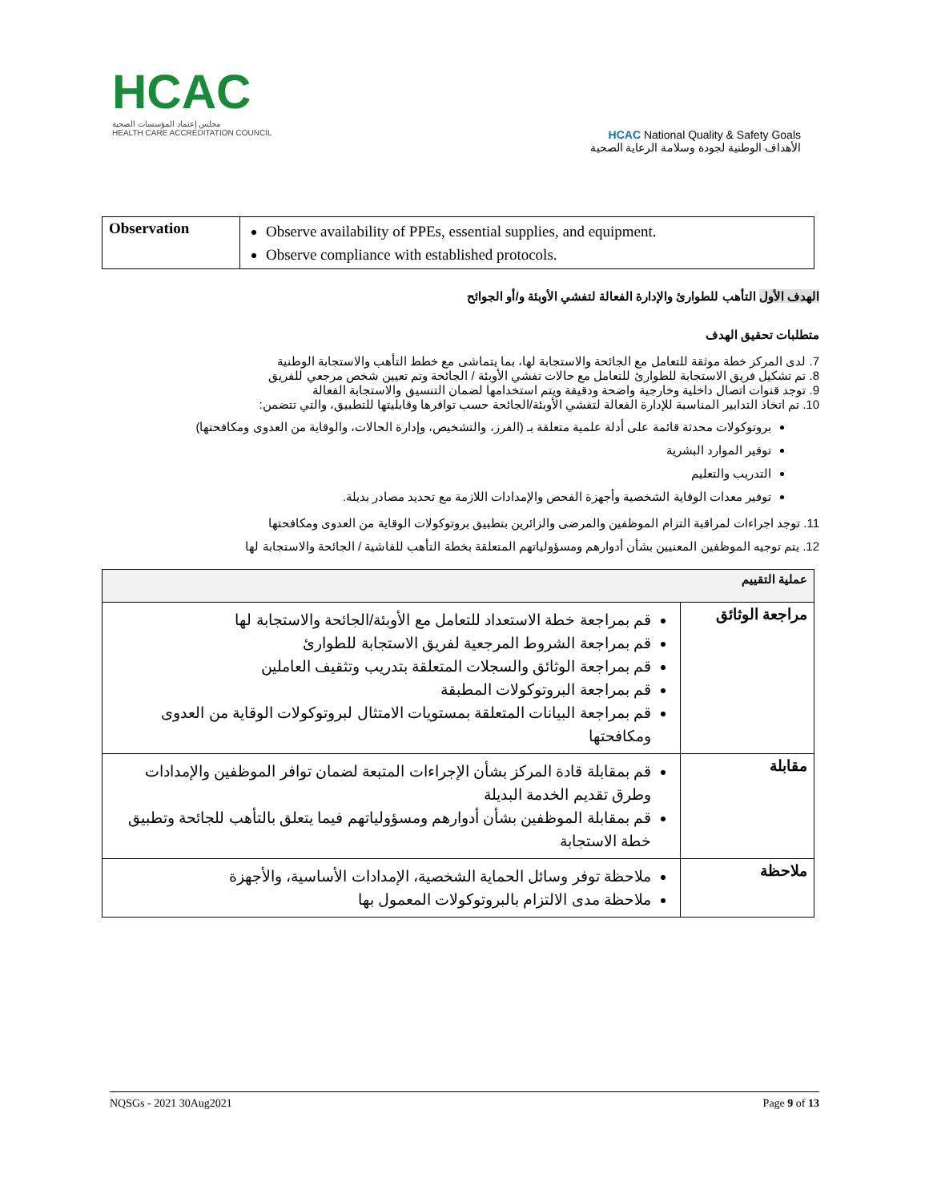HCAC
مجلس إعتماد المؤسسات الصحية
HEALTH CARE ACCREDITATION COUNCIL
HCAC National Quality & Safety Goals
الأهداف الوطنية لجودة وسلامة الرعاية الصحية
| Observation | Observe availability of PPEs, essential supplies, and equipment. Observe compliance with established protocols. |
الهدف الأول التأهب للطوارئ والإدارة الفعالة لتفشي الأوبئة و/أو الجوائح
متطلبات تحقيق الهدف
7. لدى المركز خطة موثقة للتعامل مع الجائحة والاستجابة لها، بما يتماشى مع خطط التأهب والاستجابة الوطنية
8. تم تشكيل فريق الاستجابة للطوارئ للتعامل مع حالات تفشي الأوبئة / الجائحة وتم تعيين شخص مرجعي للفريق
9. توجد قنوات اتصال داخلية وخارجية واضحة ودقيقة ويتم استخدامها لضمان التنسيق والاستجابة الفعالة
10. تم اتخاذ التدابير المناسبة للإدارة الفعالة لتفشي الأوبئة/الجائحة حسب توافرها وقابليتها للتطبيق، والتي تتضمن:
بروتوكولات محدثة قائمة على أدلة علمية متعلقة بـ (الفرز، والتشخيص، وإدارة الحالات، والوقاية من العدوى ومكافحتها)
توفير الموارد البشرية
التدريب والتعليم
توفير معدات الوقاية الشخصية وأجهزة الفحص والإمدادات اللازمة مع تحديد مصادر بديلة.
11. توجد اجراءات لمراقبة التزام الموظفين والمرضى والزائرين بتطبيق بروتوكولات الوقاية من العدوى ومكافحتها
12. يتم توجيه الموظفين المعنيين بشأن أدوارهم ومسؤولياتهم المتعلقة بخطة التأهب للفاشية / الجائحة والاستجابة لها
| عملية التقييم | |
| --- | --- |
| مراجعة الوثائق | قم بمراجعة خطة الاستعداد للتعامل مع الأوبئة/الجائحة والاستجابة لها قم بمراجعة الشروط المرجعية لفريق الاستجابة للطوارئ قم بمراجعة الوثائق والسجلات المتعلقة بتدريب وتثقيف العاملين قم بمراجعة البروتوكولات المطبقة قم بمراجعة البيانات المتعلقة بمستويات الامتثال لبروتوكولات الوقاية من العدوى ومكافحتها |
| مقابلة | قم بمقابلة قادة المركز بشأن الإجراءات المتبعة لضمان توافر الموظفين والإمدادات وطرق تقديم الخدمة البديلة قم بمقابلة الموظفين بشأن أدوارهم ومسؤولياتهم فيما يتعلق بالتأهب للجائحة وتطبيق خطة الاستجابة |
| ملاحظة | ملاحظة توفر وسائل الحماية الشخصية، الإمدادات الأساسية، والأجهزة ملاحظة مدى الالتزام بالبروتوكولات المعمول بها |
NQSGs - 2021 30Aug2021 Page 9 of 13